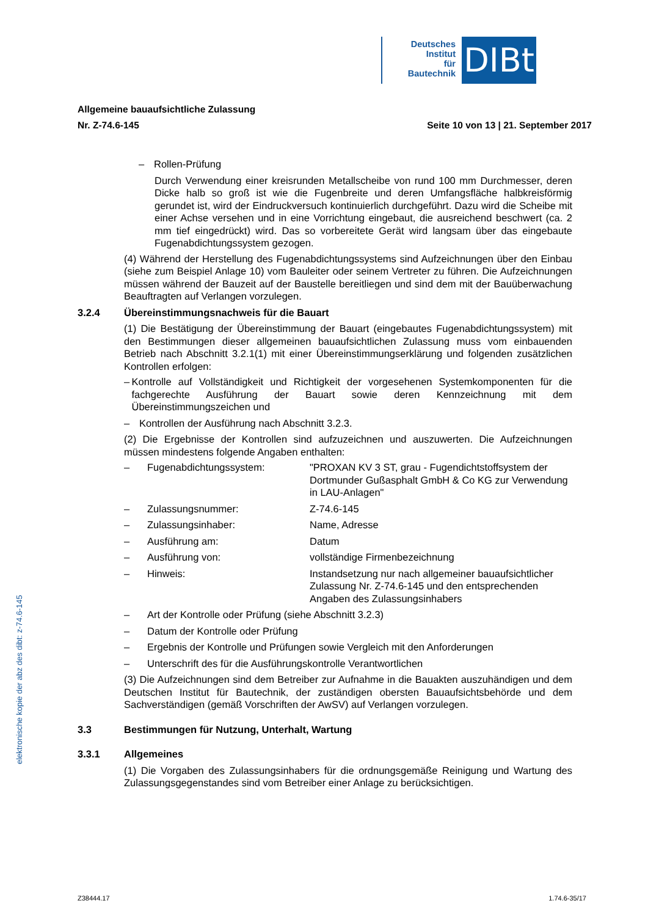Deutsches
Institut
für
Bautechnik
DIBt
Allgemeine bauaufsichtliche Zulassung
Nr. Z-74.6-145 Seite 10 von 13 | 21. September 2017
– Rollen-Prüfung
Durch Verwendung einer kreisrunden Metallscheibe von rund 100 mm Durchmesser, deren Dicke halb so groß ist wie die Fugenbreite und deren Umfangsfläche halbkreisförmig gerundet ist, wird der Eindruckversuch kontinuierlich durchgeführt. Dazu wird die Scheibe mit einer Achse versehen und in eine Vorrichtung eingebaut, die ausreichend beschwert (ca. 2 mm tief eingedrückt) wird. Das so vorbereitete Gerät wird langsam über das eingebaute Fugenabdichtungssystem gezogen.
(4) Während der Herstellung des Fugenabdichtungssystems sind Aufzeichnungen über den Einbau (siehe zum Beispiel Anlage 10) vom Bauleiter oder seinem Vertreter zu führen. Die Aufzeichnungen müssen während der Bauzeit auf der Baustelle bereitliegen und sind dem mit der Bauüberwachung Beauftragten auf Verlangen vorzulegen.
3.2.4 Übereinstimmungsnachweis für die Bauart
(1) Die Bestätigung der Übereinstimmung der Bauart (eingebautes Fugenabdichtungssystem) mit den Bestimmungen dieser allgemeinen bauaufsichtlichen Zulassung muss vom einbauenden Betrieb nach Abschnitt 3.2.1(1) mit einer Übereinstimmungserklärung und folgenden zusätzlichen Kontrollen erfolgen:
– Kontrolle auf Vollständigkeit und Richtigkeit der vorgesehenen Systemkomponenten für die fachgerechte Ausführung der Bauart sowie deren Kennzeichnung mit dem Übereinstimmungszeichen und
– Kontrollen der Ausführung nach Abschnitt 3.2.3.
(2) Die Ergebnisse der Kontrollen sind aufzuzeichnen und auszuwerten. Die Aufzeichnungen müssen mindestens folgende Angaben enthalten:
– Fugenabdichtungssystem: "PROXAN KV 3 ST, grau - Fugendichtstoffsystem der Dortmunder Gußasphalt GmbH & Co KG zur Verwendung in LAU-Anlagen"
– Zulassungsnummer: Z-74.6-145
– Zulassungsinhaber: Name, Adresse
– Ausführung am: Datum
– Ausführung von: vollständige Firmenbezeichnung
– Hinweis: Instandsetzung nur nach allgemeiner bauaufsichtlicher Zulassung Nr. Z-74.6-145 und den entsprechenden Angaben des Zulassungsinhabers
– Art der Kontrolle oder Prüfung (siehe Abschnitt 3.2.3)
– Datum der Kontrolle oder Prüfung
– Ergebnis der Kontrolle und Prüfungen sowie Vergleich mit den Anforderungen
– Unterschrift des für die Ausführungskontrolle Verantwortlichen
(3) Die Aufzeichnungen sind dem Betreiber zur Aufnahme in die Bauakten auszuhändigen und dem Deutschen Institut für Bautechnik, der zuständigen obersten Bauaufsichtsbehörde und dem Sachverständigen (gemäß Vorschriften der AwSV) auf Verlangen vorzulegen.
3.3 Bestimmungen für Nutzung, Unterhalt, Wartung
3.3.1 Allgemeines
(1) Die Vorgaben des Zulassungsinhabers für die ordnungsgemäße Reinigung und Wartung des Zulassungsgegenstandes sind vom Betreiber einer Anlage zu berücksichtigen.
elektronische kopie der abz des dibt: z-74.6-145
Z38444.17 1.74.6-35/17